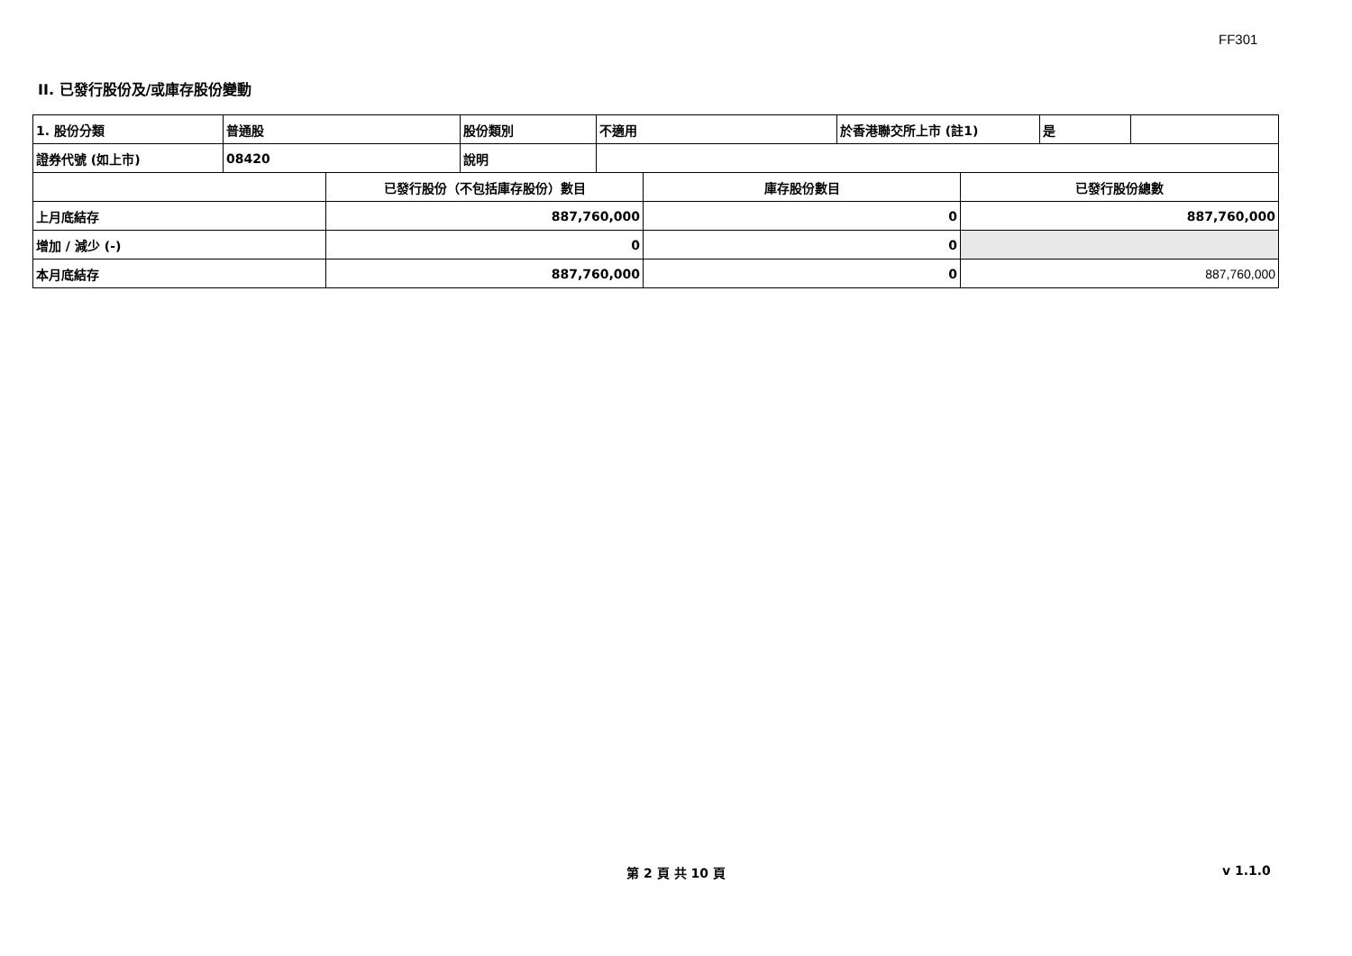FF301
II. 已發行股份及/或庫存股份變動
| 1. 股份分類 | 普通股 | 股份類別 | 不適用 | 於香港聯交所上市 (註1) | 是 | |
| 證券代號 (如上市) | 08420 | 說明 | | | | |
| | 已發行股份（不包括庫存股份）數目 | 庫存股份數目 | 已發行股份總數 |
| 上月底結存 | 887,760,000 | 0 | 887,760,000 |
| 增加 / 減少 (-) | 0 | 0 | |
| 本月底結存 | 887,760,000 | 0 | 887,760,000 |
第 2 頁 共 10 頁 v 1.1.0